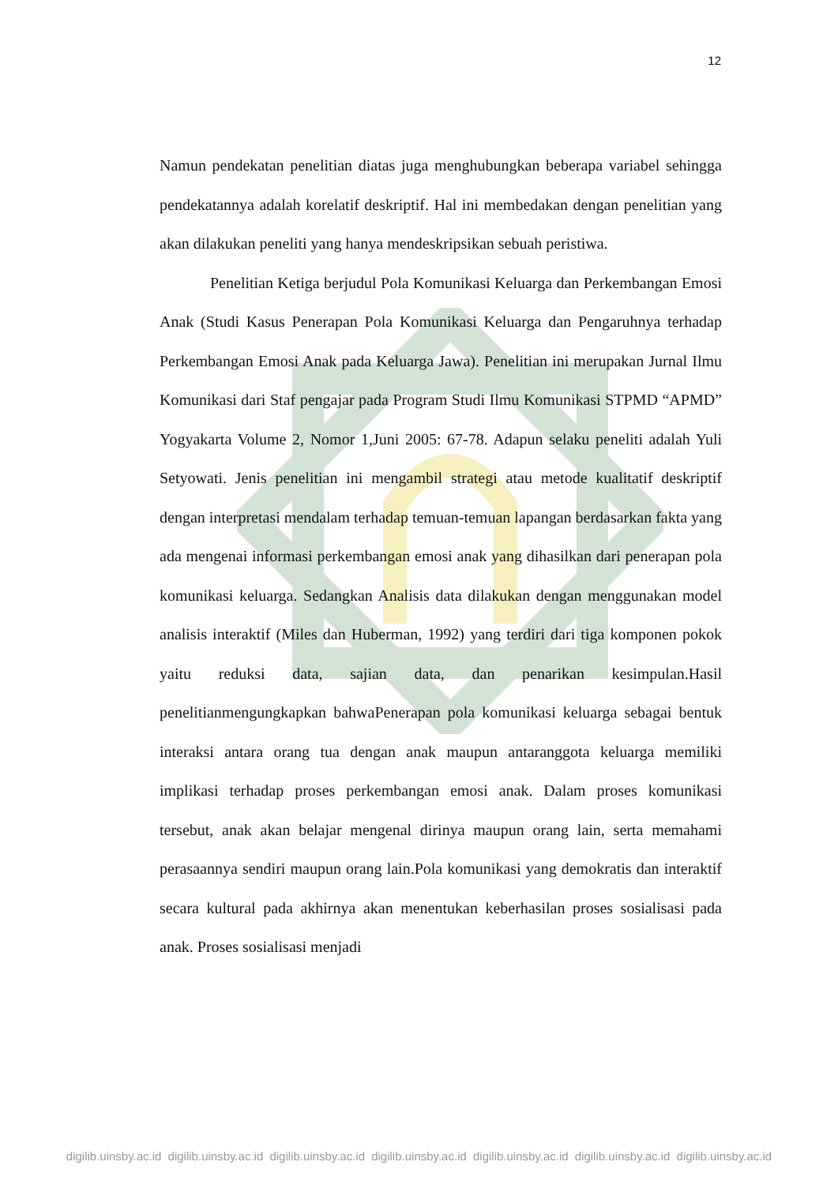12
Namun pendekatan penelitian diatas juga menghubungkan beberapa variabel sehingga pendekatannya adalah korelatif deskriptif. Hal ini membedakan dengan penelitian yang akan dilakukan peneliti yang hanya mendeskripsikan sebuah peristiwa.
Penelitian Ketiga berjudul Pola Komunikasi Keluarga dan Perkembangan Emosi Anak (Studi Kasus Penerapan Pola Komunikasi Keluarga dan Pengaruhnya terhadap Perkembangan Emosi Anak pada Keluarga Jawa). Penelitian ini merupakan Jurnal Ilmu Komunikasi dari Staf pengajar pada Program Studi Ilmu Komunikasi STPMD “APMD” Yogyakarta Volume 2, Nomor 1,Juni 2005: 67-78. Adapun selaku peneliti adalah Yuli Setyowati. Jenis penelitian ini mengambil strategi atau metode kualitatif deskriptif dengan interpretasi mendalam terhadap temuan-temuan lapangan berdasarkan fakta yang ada mengenai informasi perkembangan emosi anak yang dihasilkan dari penerapan pola komunikasi keluarga. Sedangkan Analisis data dilakukan dengan menggunakan model analisis interaktif (Miles dan Huberman, 1992) yang terdiri dari tiga komponen pokok yaitu reduksi data, sajian data, dan penarikan kesimpulan.Hasil penelitianmengungkapkan bahwaPenerapan pola komunikasi keluarga sebagai bentuk interaksi antara orang tua dengan anak maupun antaranggota keluarga memiliki implikasi terhadap proses perkembangan emosi anak. Dalam proses komunikasi tersebut, anak akan belajar mengenal dirinya maupun orang lain, serta memahami perasaannya sendiri maupun orang lain.Pola komunikasi yang demokratis dan interaktif secara kultural pada akhirnya akan menentukan keberhasilan proses sosialisasi pada anak. Proses sosialisasi menjadi
digilib.uinsby.ac.id digilib.uinsby.ac.id digilib.uinsby.ac.id digilib.uinsby.ac.id digilib.uinsby.ac.id digilib.uinsby.ac.id digilib.uinsby.ac.id